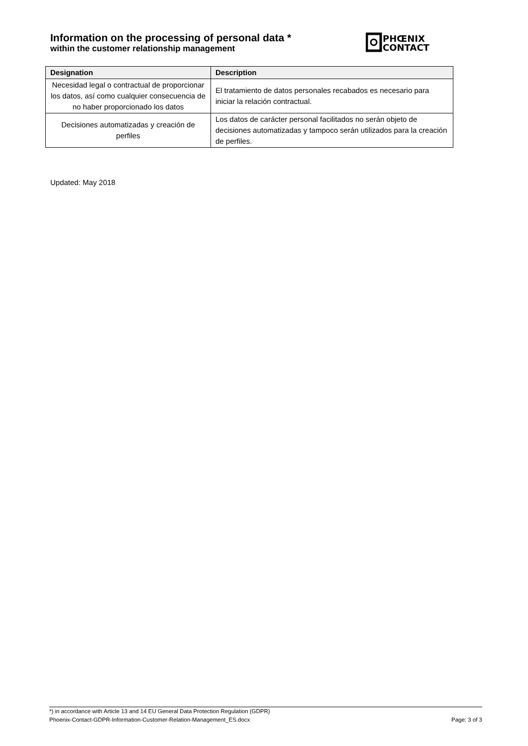Information on the processing of personal data *
within the customer relationship management
PHŒNIX
CONTACT
| Designation | Description |
| --- | --- |
| Necesidad legal o contractual de proporcionar los datos, así como cualquier consecuencia de no haber proporcionado los datos | El tratamiento de datos personales recabados es necesario para iniciar la relación contractual. |
| Decisiones automatizadas y creación de perfiles | Los datos de carácter personal facilitados no serán objeto de decisiones automatizadas y tampoco serán utilizados para la creación de perfiles. |
Updated: May 2018
*) in accordance with Article 13 and 14 EU General Data Protection Regulation (GDPR)
Phoenix-Contact-GDPR-Information-Customer-Relation-Management_ES.docx Page: 3 of 3